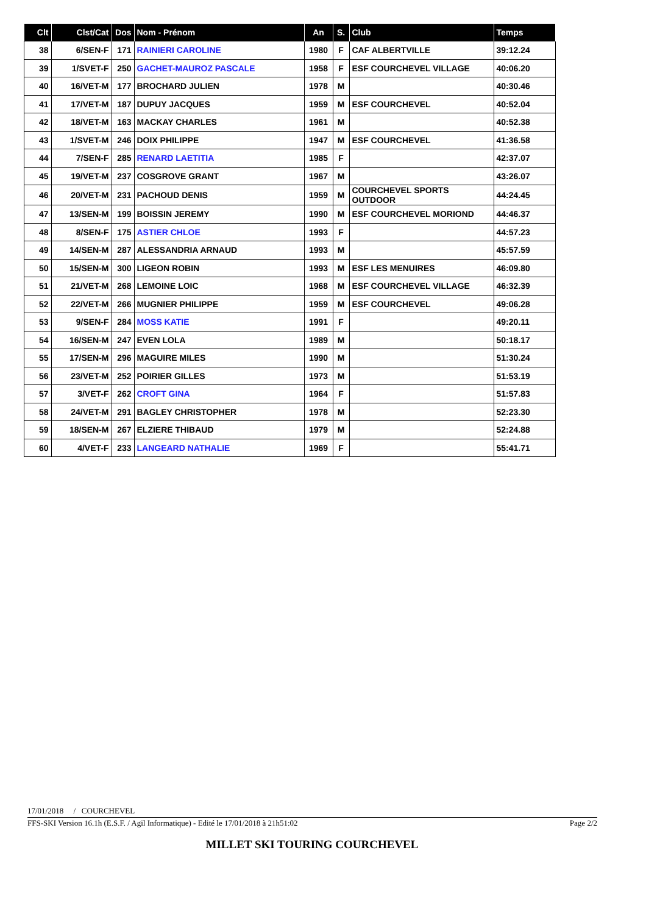| Clt | Clst/Cat | Dos | Nom - Prénom | An | S. | Club | Temps |
| --- | --- | --- | --- | --- | --- | --- | --- |
| 38 | 6/SEN-F | 171 | RAINIERI CAROLINE | 1980 | F | CAF ALBERTVILLE | 39:12.24 |
| 39 | 1/SVET-F | 250 | GACHET-MAUROZ PASCALE | 1958 | F | ESF COURCHEVEL VILLAGE | 40:06.20 |
| 40 | 16/VET-M | 177 | BROCHARD JULIEN | 1978 | M | | 40:30.46 |
| 41 | 17/VET-M | 187 | DUPUY JACQUES | 1959 | M | ESF COURCHEVEL | 40:52.04 |
| 42 | 18/VET-M | 163 | MACKAY CHARLES | 1961 | M | | 40:52.38 |
| 43 | 1/SVET-M | 246 | DOIX PHILIPPE | 1947 | M | ESF COURCHEVEL | 41:36.58 |
| 44 | 7/SEN-F | 285 | RENARD LAETITIA | 1985 | F | | 42:37.07 |
| 45 | 19/VET-M | 237 | COSGROVE GRANT | 1967 | M | | 43:26.07 |
| 46 | 20/VET-M | 231 | PACHOUD DENIS | 1959 | M | COURCHEVEL SPORTS OUTDOOR | 44:24.45 |
| 47 | 13/SEN-M | 199 | BOISSIN JEREMY | 1990 | M | ESF COURCHEVEL MORIOND | 44:46.37 |
| 48 | 8/SEN-F | 175 | ASTIER CHLOE | 1993 | F | | 44:57.23 |
| 49 | 14/SEN-M | 287 | ALESSANDRIA ARNAUD | 1993 | M | | 45:57.59 |
| 50 | 15/SEN-M | 300 | LIGEON ROBIN | 1993 | M | ESF LES MENUIRES | 46:09.80 |
| 51 | 21/VET-M | 268 | LEMOINE LOIC | 1968 | M | ESF COURCHEVEL VILLAGE | 46:32.39 |
| 52 | 22/VET-M | 266 | MUGNIER PHILIPPE | 1959 | M | ESF COURCHEVEL | 49:06.28 |
| 53 | 9/SEN-F | 284 | MOSS KATIE | 1991 | F | | 49:20.11 |
| 54 | 16/SEN-M | 247 | EVEN LOLA | 1989 | M | | 50:18.17 |
| 55 | 17/SEN-M | 296 | MAGUIRE MILES | 1990 | M | | 51:30.24 |
| 56 | 23/VET-M | 252 | POIRIER GILLES | 1973 | M | | 51:53.19 |
| 57 | 3/VET-F | 262 | CROFT GINA | 1964 | F | | 51:57.83 |
| 58 | 24/VET-M | 291 | BAGLEY CHRISTOPHER | 1978 | M | | 52:23.30 |
| 59 | 18/SEN-M | 267 | ELZIERE THIBAUD | 1979 | M | | 52:24.88 |
| 60 | 4/VET-F | 233 | LANGEARD NATHALIE | 1969 | F | | 55:41.71 |
17/01/2018 / COURCHEVEL
FFS-SKI Version 16.1h (E.S.F. / Agil Informatique) - Edité le 17/01/2018 à 21h51:02 Page 2/2
MILLET SKI TOURING COURCHEVEL